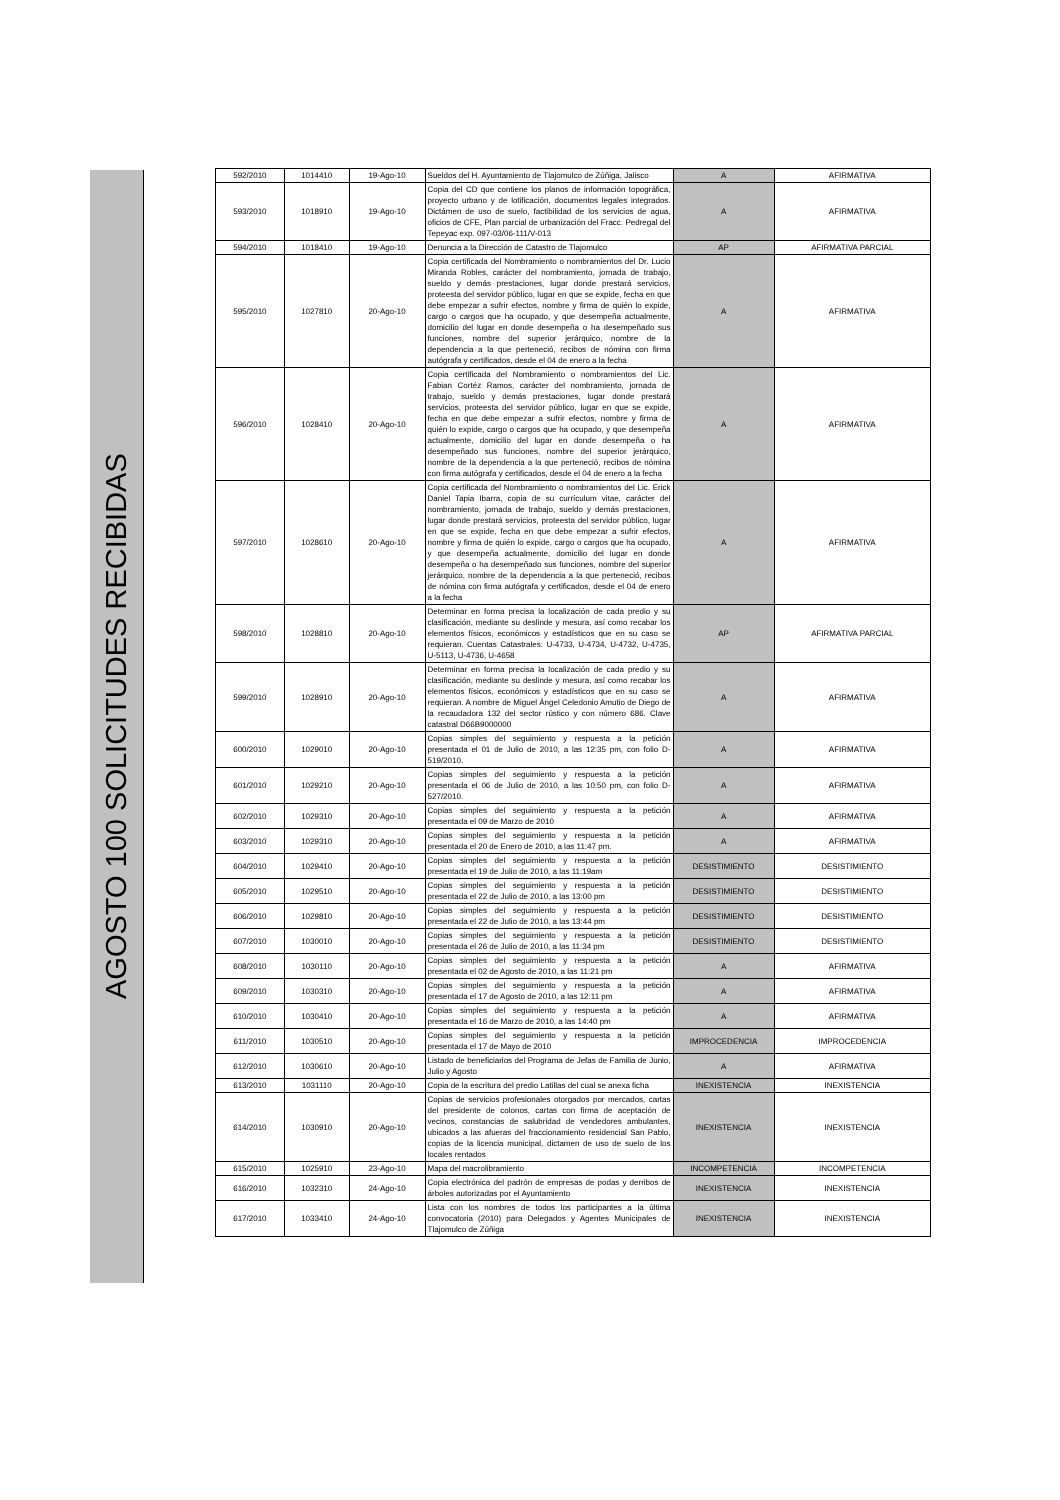AGOSTO 100 SOLICITUDES RECIBIDAS
| 592/2010 | 1014410 | 19-Ago-10 | Sueldos del H. Ayuntamiento de Tlajomulco de Zúñiga, Jalisco | A | AFIRMATIVA |
| 593/2010 | 1018910 | 19-Ago-10 | Copia del CD que contiene los planos de información topográfica, proyecto urbano y de lotificación, documentos legales integrados. Dictámen de uso de suelo, factibilidad de los servicios de agua, oficios de CFE, Plan parcial de urbanización del Fracc. Pedregal del Tepeyac exp. 097-03/06-111/V-013 | A | AFIRMATIVA |
| 594/2010 | 1018410 | 19-Ago-10 | Denuncia a la Dirección de Catastro de Tlajomulco | AP | AFIRMATIVA PARCIAL |
| 595/2010 | 1027810 | 20-Ago-10 | Copia certificada del Nombramiento o nombramientos del Dr. Lucio Miranda Robles, carácter del nombramiento, jornada de trabajo, sueldo y demás prestaciones, lugar donde prestará servicios, proteesta del servidor público, lugar en que se expide, fecha en que debe empezar a sufrir efectos, nombre y firma de quién lo expide, cargo o cargos que ha ocupado, y que desempeña actualmente, domicilio del lugar en donde desempeña o ha desempeñado sus funciones, nombre del superior jerárquico, nombre de la dependencia a la que perteneció, recibos de nómina con firma autógrafa y certificados, desde el 04 de enero a la fecha | A | AFIRMATIVA |
| 596/2010 | 1028410 | 20-Ago-10 | Copia certificada del Nombramiento o nombramientos del Lic. Fabian Cortéz Ramos, carácter del nombramiento, jornada de trabajo, sueldo y demás prestaciones, lugar donde prestará servicios, proteesta del servidor público, lugar en que se expide, fecha en que debe empezar a sufrir efectos, nombre y firma de quién lo expide, cargo o cargos que ha ocupado, y que desempeña actualmente, domicilio del lugar en donde desempeña o ha desempeñado sus funciones, nombre del superior jerárquico, nombre de la dependencia a la que perteneció, recibos de nómina con firma autógrafa y certificados, desde el 04 de enero a la fecha | A | AFIRMATIVA |
| 597/2010 | 1028610 | 20-Ago-10 | Copia certificada del Nombramiento o nombramientos del Lic. Erick Daniel Tapia Ibarra, copia de su currículum vitae, carácter del nombramiento, jornada de trabajo, sueldo y demás prestaciones, lugar donde prestará servicios, proteesta del servidor público, lugar en que se expide, fecha en que debe empezar a sufrir efectos, nombre y firma de quién lo expide, cargo o cargos que ha ocupado, y que desempeña actualmente, domicilio del lugar en donde desempeña o ha desempeñado sus funciones, nombre del superior jerárquico, nombre de la dependencia a la que perteneció, recibos de nómina con firma autógrafa y certificados, desde el 04 de enero a la fecha | A | AFIRMATIVA |
| 598/2010 | 1028810 | 20-Ago-10 | Determinar en forma precisa la localización de cada predio y su clasificación, mediante su deslinde y mesura, así como recabar los elementos físicos, económicos y estadísticos que en su caso se requieran. Cuentas Catastrales: U-4733, U-4734, U-4732, U-4735, U-5113, U-4736, U-4658 | AP | AFIRMATIVA PARCIAL |
| 599/2010 | 1028910 | 20-Ago-10 | Determinar en forma precisa la localización de cada predio y su clasificación, mediante su deslinde y mesura, así como recabar los elementos físicos, económicos y estadísticos que en su caso se requieran. A nombre de Miguel Ángel Celedonio Amutio de Diego de la recaudadora 132 del sector rústico y con número 686. Clave catastral D66B9000000 | A | AFIRMATIVA |
| 600/2010 | 1029010 | 20-Ago-10 | Copias simples del seguimiento y respuesta a la petición presentada el 01 de Julio de 2010, a las 12:35 pm, con folio D-519/2010. | A | AFIRMATIVA |
| 601/2010 | 1029210 | 20-Ago-10 | Copias simples del seguimiento y respuesta a la petición presentada el 06 de Julio de 2010, a las 10:50 pm, con folio D-527/2010. | A | AFIRMATIVA |
| 602/2010 | 1029310 | 20-Ago-10 | Copias simples del seguimiento y respuesta a la petición presentada el 09 de Marzo de 2010 | A | AFIRMATIVA |
| 603/2010 | 1029310 | 20-Ago-10 | Copias simples del seguimiento y respuesta a la petición presentada el 20 de Enero de 2010, a las 11:47 pm. | A | AFIRMATIVA |
| 604/2010 | 1029410 | 20-Ago-10 | Copias simples del seguimiento y respuesta a la petición presentada el 19 de Julio de 2010, a las 11:19am | DESISTIMIENTO | DESISTIMIENTO |
| 605/2010 | 1029510 | 20-Ago-10 | Copias simples del seguimiento y respuesta a la petición presentada el 22 de Julio de 2010, a las 13:00 pm | DESISTIMIENTO | DESISTIMIENTO |
| 606/2010 | 1029810 | 20-Ago-10 | Copias simples del seguimiento y respuesta a la petición presentada el 22 de Julio de 2010, a las 13:44 pm | DESISTIMIENTO | DESISTIMIENTO |
| 607/2010 | 1030010 | 20-Ago-10 | Copias simples del seguimiento y respuesta a la petición presentada el 26 de Julio de 2010, a las 11:34 pm | DESISTIMIENTO | DESISTIMIENTO |
| 608/2010 | 1030110 | 20-Ago-10 | Copias simples del seguimiento y respuesta a la petición presentada el 02 de Agosto de 2010, a las 11:21 pm | A | AFIRMATIVA |
| 609/2010 | 1030310 | 20-Ago-10 | Copias simples del seguimiento y respuesta a la petición presentada el 17 de Agosto de 2010, a las 12:11 pm | A | AFIRMATIVA |
| 610/2010 | 1030410 | 20-Ago-10 | Copias simples del seguimiento y respuesta a la petición presentada el 16 de Marzo de 2010, a las 14:40 pm | A | AFIRMATIVA |
| 611/2010 | 1030510 | 20-Ago-10 | Copias simples del seguimiento y respuesta a la petición presentada el 17 de Mayo de 2010 | IMPROCEDENCIA | IMPROCEDENCIA |
| 612/2010 | 1030610 | 20-Ago-10 | Listado de beneficiarios del Programa de Jefas de Familia de Junio, Julio y Agosto | A | AFIRMATIVA |
| 613/2010 | 1031110 | 20-Ago-10 | Copia de la escritura del predio Latillas del cual se anexa ficha | INEXISTENCIA | INEXISTENCIA |
| 614/2010 | 1030910 | 20-Ago-10 | Copias de servicios profesionales otorgados por mercados, cartas del presidente de colonos, cartas con firma de aceptación de vecinos, constancias de salubridad de vendedores ambulantes, ubicados a las afueras del fraccionamiento residencial San Pablo, copias de la licencia municipal, dictamen de uso de suelo de los locales rentados | INEXISTENCIA | INEXISTENCIA |
| 615/2010 | 1025910 | 23-Ago-10 | Mapa del macrolibramiento | INCOMPETENCIA | INCOMPETENCIA |
| 616/2010 | 1032310 | 24-Ago-10 | Copia electrónica del padrón de empresas de podas y derribos de árboles autorizadas por el Ayuntamiento | INEXISTENCIA | INEXISTENCIA |
| 617/2010 | 1033410 | 24-Ago-10 | Lista con los nombres de todos los participantes a la última convocatoria (2010) para Delegados y Agentes Municipales de Tlajomulco de Zúñiga | INEXISTENCIA | INEXISTENCIA |